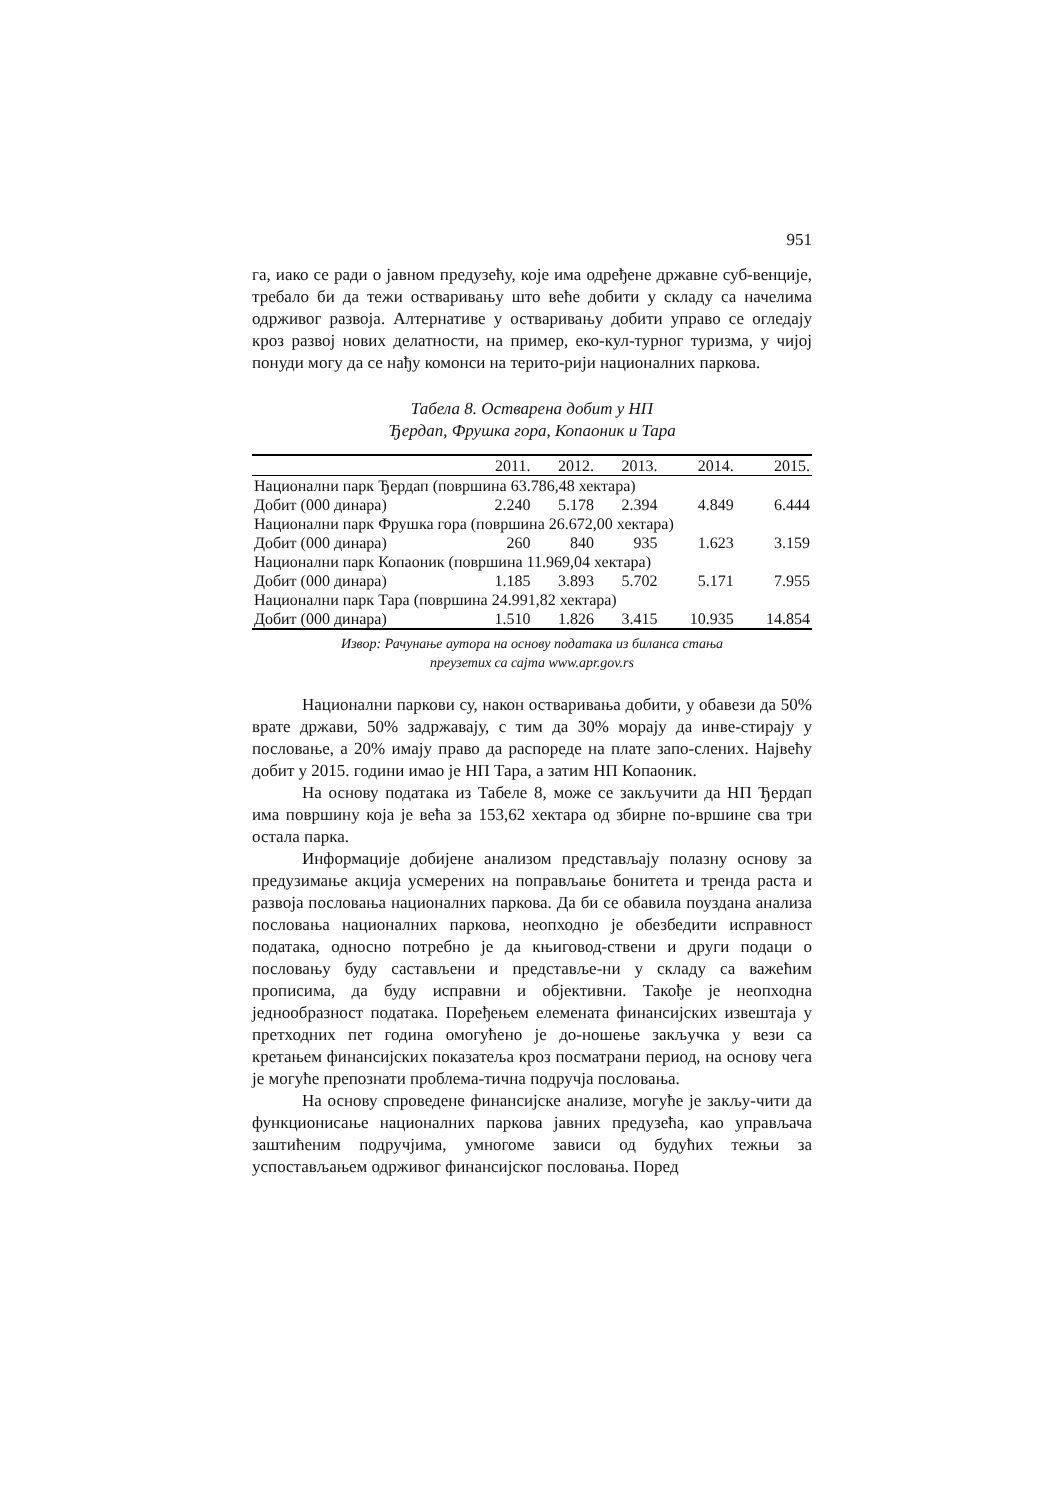951
га, иако се ради о јавном предузећу, које има одређене државне суб-венције, требало би да тежи остваривању што веће добити у складу са начелима одрживог развоја. Алтернативе у остваривању добити управо се огледају кроз развој нових делатности, на пример, еко-кул-турног туризма, у чијој понуди могу да се нађу комонси на терито-рији националних паркова.
Табела 8. Остварена добит у НП
Ђердап, Фрушка гора, Копаоник и Тара
| | 2011. | 2012. | 2013. | 2014. | 2015. |
| --- | --- | --- | --- | --- | --- |
| Национални парк Ђердап (површина 63.786,48 хектара) | | | | | |
| Добит (000 динара) | 2.240 | 5.178 | 2.394 | 4.849 | 6.444 |
| Национални парк Фрушка гора (површина 26.672,00 хектара) | | | | | |
| Добит (000 динара) | 260 | 840 | 935 | 1.623 | 3.159 |
| Национални парк Копаоник (површина 11.969,04 хектара) | | | | | |
| Добит (000 динара) | 1.185 | 3.893 | 5.702 | 5.171 | 7.955 |
| Национални парк Тара (површина 24.991,82 хектара) | | | | | |
| Добит (000 динара) | 1.510 | 1.826 | 3.415 | 10.935 | 14.854 |
Извор: Рачунање аутора на основу података из биланса стања
преузетих са сајта www.apr.gov.rs
Национални паркови су, након остваривања добити, у обавези да 50% врате држави, 50% задржавају, с тим да 30% морају да инве-стирају у пословање, а 20% имају право да распореде на плате запо-слених. Највећу добит у 2015. години имао је НП Тара, а затим НП Копаоник.
На основу података из Табеле 8, може се закључити да НП Ђердап има површину која је већа за 153,62 хектара од збирне по-вршине сва три остала парка.
Информације добијене анализом представљају полазну основу за предузимање акција усмерених на поправљање бонитета и тренда раста и развоја пословања националних паркова. Да би се обавила поуздана анализа пословања националних паркова, неопходно је обезбедити исправност података, односно потребно је да књиговод-ствени и други подаци о пословању буду састављени и представље-ни у складу са важећим прописима, да буду исправни и објективни. Такође је неопходна једнообразност података. Поређењем елемената финансијских извештаја у претходних пет година омогућено је до-ношење закључка у вези са кретањем финансијских показатеља кроз посматрани период, на основу чега је могуће препознати проблема-тична подручја пословања.
На основу спроведене финансијске анализе, могуће је закљу-чити да функционисање националних паркова јавних предузећа, као управљача заштићеним подручјима, умногоме зависи од будућих тежњи за успостављањем одрживог финансијског пословања. Поред